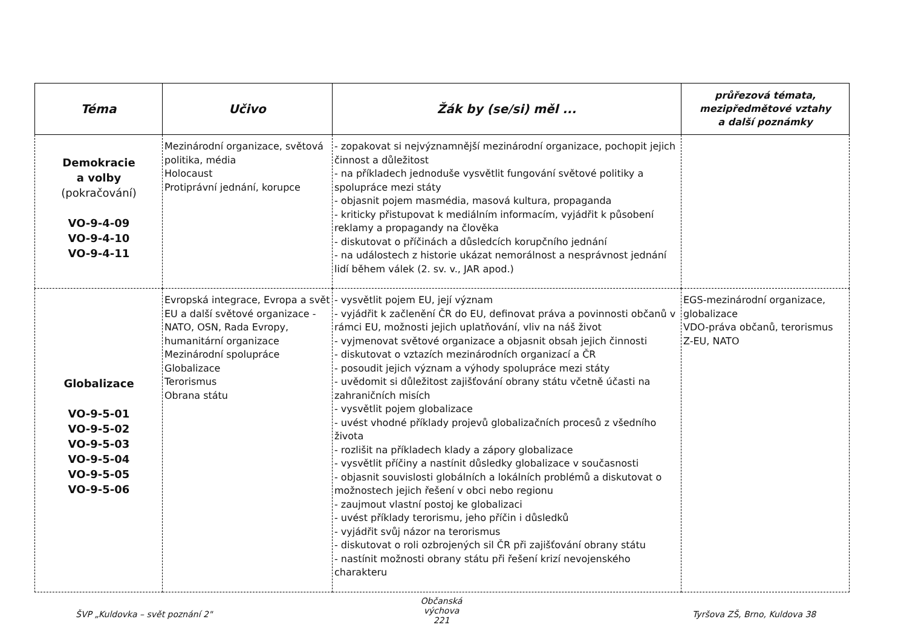| Téma | Učivo | Žák by (se/si) měl ... | průřezová témata, mezipředmětové vztahy a další poznámky |
| --- | --- | --- | --- |
| Demokracie a volby (pokračování) VO-9-4-09 VO-9-4-10 VO-9-4-11 | Mezinárodní organizace, světová politika, média Holocaust Protiprávní jednání, korupce | - zopakovat si nejvýznamnější mezinárodní organizace, pochopit jejich činnost a důležitost - na příkladech jednoduše vysvětlit fungování světové politiky a spolupráce mezi státy - objasnit pojem masmédia, masová kultura, propaganda - kriticky přistupovat k mediálním informacím, vyjádřit k působení reklamy a propagandy na člověka - diskutovat o příčinách a důsledcích korupčního jednání - na událostech z historie ukázat nemorálnost a nesprávnost jednání lidí během válek (2. sv. v., JAR apod.) | |
| Globalizace VO-9-5-01 VO-9-5-02 VO-9-5-03 VO-9-5-04 VO-9-5-05 VO-9-5-06 | Evropská integrace, Evropa a svět EU a další světové organizace - NATO, OSN, Rada Evropy, humanitární organizace Mezinárodní spolupráce Globalizace Terorismus Obrana státu | - vysvětlit pojem EU, její význam - vyjádřit k začlenění ČR do EU, definovat práva a povinnosti občanů v rámci EU, možnosti jejich uplatňování, vliv na náš život - vyjmenovat světové organizace a objasnit obsah jejich činnosti - diskutovat o vztazích mezinárodních organizací a ČR - posoudit jejich význam a výhody spolupráce mezi státy - uvědomit si důležitost zajišťování obrany státu včetně účasti na zahraničních misích - vysvětlit pojem globalizace - uvést vhodné příklady projevů globalizačních procesů z všedního života - rozlišit na příkladech klady a zápory globalizace - vysvětlit příčiny a nastínit důsledky globalizace v současnosti - objasnit souvislosti globálních a lokálních problémů a diskutovat o možnostech jejich řešení v obci nebo regionu - zaujmout vlastní postoj ke globalizaci - uvést příklady terorismu, jeho příčin i důsledků - vyjádřit svůj názor na terorismus - diskutovat o roli ozbrojených sil ČR při zajišťování obrany státu - nastínit možnosti obrany státu při řešení krizí nevojenského charakteru | EGS-mezinárodní organizace, globalizace VDO-práva občanů, terorismus Z-EU, NATO |
ŠVP „Kuldovka – svět poznání 2"
Občanská výchova
221
Tyršova ZŠ, Brno, Kuldova 38